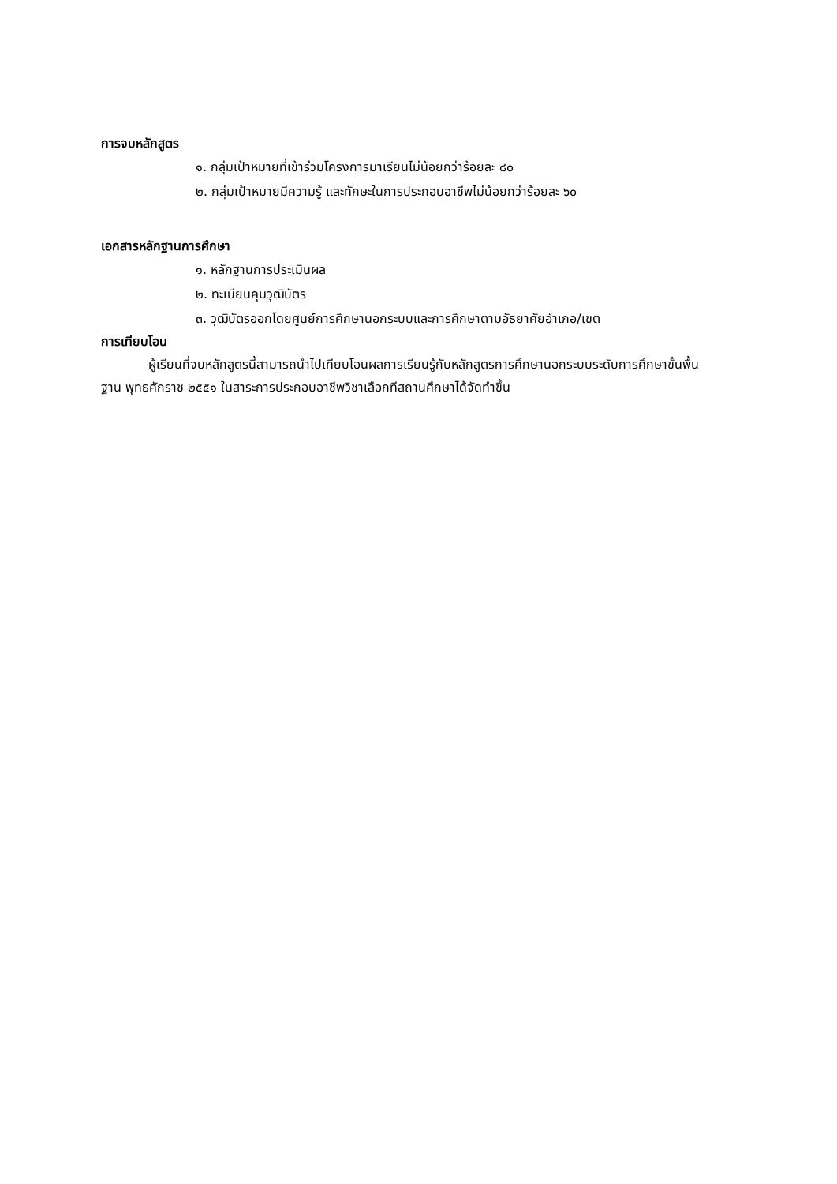การจบหลักสูตร
๑. กลุ่มเป้าหมายที่เข้าร่วมโครงการมาเรียนไม่น้อยกว่าร้อยละ ๘๐
๒. กลุ่มเป้าหมายมีความรู้ และทักษะในการประกอบอาชีพไม่น้อยกว่าร้อยละ ๖๐
เอกสารหลักฐานการศึกษา
๑. หลักฐานการประเมินผล
๒. ทะเบียนคุมวุฒิบัตร
๓. วุฒิบัตรออกโดยศูนย์การศึกษานอกระบบและการศึกษาตามอัธยาศัยอำเภอ/เขต
การเทียบโอน
ผู้เรียนที่จบหลักสูตรนี้สามารถนำไปเทียบโอนผลการเรียนรู้กับหลักสูตรการศึกษานอกระบบระดับการศึกษาขั้นพื้นฐาน พุทธศักราช ๒๕๕๑ ในสาระการประกอบอาชีพวิชาเลือกทีสถานศึกษาได้จัดทำขึ้น